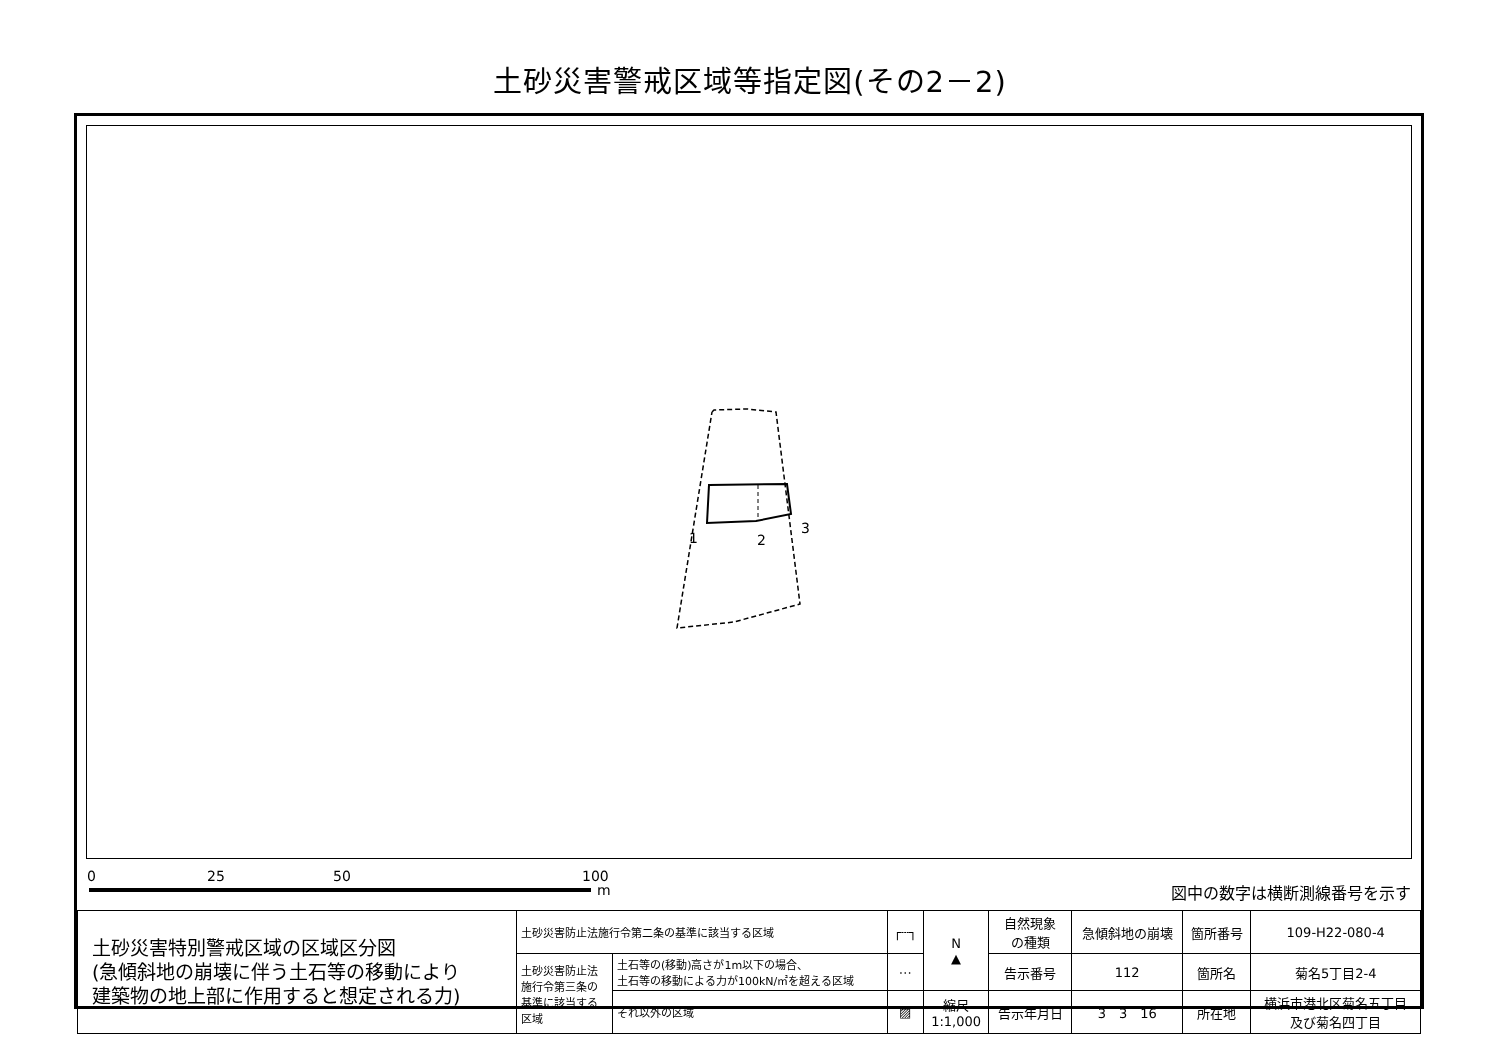土砂災害警戒区域等指定図(その2－2)
1 2
3
0 25 50 100
m 図中の数字は横断測線番号を示す
| 土砂災害特別警戒区域の区域区分図 (急傾斜地の崩壊に伴う土石等の移動により 建築物の地上部に作用すると想定される力) | 土砂災害防止法施行令第二条の基準に該当する区域 | | ┌┄┐ | N ▲ | 自然現象 の種類 | 急傾斜地の崩壊 | 箇所番号 | 109-H22-080-4 |
| | 土砂災害防止法 施行令第三条の 基準に該当する 区域 | 土石等の(移動)高さが1m以下の場合、 土石等の移動による力が100kN/㎡を超える区域 | ⋯ | | 告示番号 | 112 | 箇所名 | 菊名5丁目2-4 |
| | | それ以外の区域 | ▨ | 縮尺 1:1,000 | 告示年月日 | 3 3 16 | 所在地 | 横浜市港北区菊名五丁目 及び菊名四丁目 |